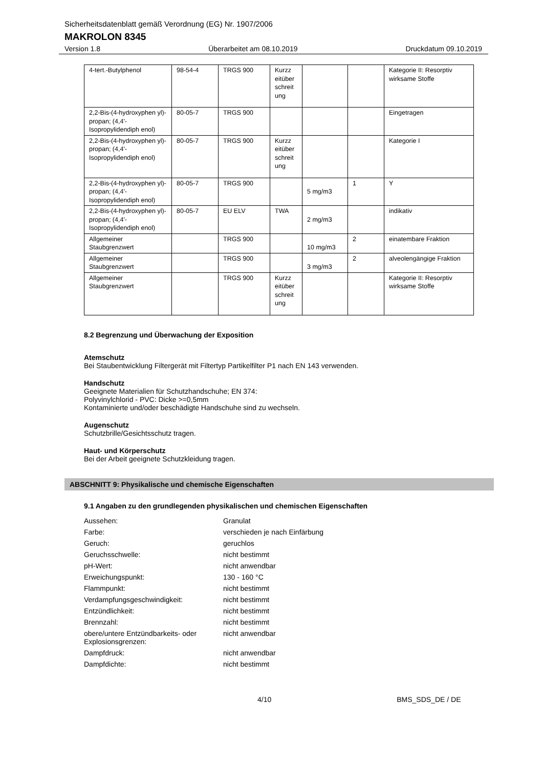Sicherheitsdatenblatt gemäß Verordnung (EG) Nr. 1907/2006
MAKROLON 8345
Version 1.8 Überarbeitet am 08.10.2019 Druckdatum 09.10.2019
| 4-tert.-Butylphenol | 98-54-4 | TRGS 900 | Kurzz eitüber schreit ung | | | Kategorie II: Resorptiv wirksame Stoffe |
| 2,2-Bis-(4-hydroxyphen yl)-propan; (4,4'-Isopropylidendiph enol) | 80-05-7 | TRGS 900 | | | | Eingetragen |
| 2,2-Bis-(4-hydroxyphen yl)-propan; (4,4'-Isopropylidendiph enol) | 80-05-7 | TRGS 900 | Kurzz eitüber schreit ung | | | Kategorie I |
| 2,2-Bis-(4-hydroxyphen yl)-propan; (4,4'-Isopropylidendiph enol) | 80-05-7 | TRGS 900 | | 5 mg/m3 | 1 | Y |
| 2,2-Bis-(4-hydroxyphen yl)-propan; (4,4'-Isopropylidendiph enol) | 80-05-7 | EU ELV | TWA | 2 mg/m3 | | indikativ |
| Allgemeiner Staubgrenzwert | | TRGS 900 | | 10 mg/m3 | 2 | einatembare Fraktion |
| Allgemeiner Staubgrenzwert | | TRGS 900 | | 3 mg/m3 | 2 | alveolengängige Fraktion |
| Allgemeiner Staubgrenzwert | | TRGS 900 | Kurzz eitüber schreit ung | | | Kategorie II: Resorptiv wirksame Stoffe |
8.2 Begrenzung und Überwachung der Exposition
Atemschutz
Bei Staubentwicklung Filtergerät mit Filtertyp Partikelfilter P1 nach EN 143 verwenden.
Handschutz
Geeignete Materialien für Schutzhandschuhe; EN 374:
Polyvinylchlorid - PVC: Dicke >=0,5mm
Kontaminierte und/oder beschädigte Handschuhe sind zu wechseln.
Augenschutz
Schutzbrille/Gesichtsschutz tragen.
Haut- und Körperschutz
Bei der Arbeit geeignete Schutzkleidung tragen.
ABSCHNITT 9: Physikalische und chemische Eigenschaften
9.1 Angaben zu den grundlegenden physikalischen und chemischen Eigenschaften
| Aussehen: | Granulat |
| Farbe: | verschieden je nach Einfärbung |
| Geruch: | geruchlos |
| Geruchsschwelle: | nicht bestimmt |
| pH-Wert: | nicht anwendbar |
| Erweichungspunkt: | 130 - 160 °C |
| Flammpunkt: | nicht bestimmt |
| Verdampfungsgeschwindigkeit: | nicht bestimmt |
| Entzündlichkeit: | nicht bestimmt |
| Brennzahl: | nicht bestimmt |
| obere/untere Entzündbarkeits- oder Explosionsgrenzen: | nicht anwendbar |
| Dampfdruck: | nicht anwendbar |
| Dampfdichte: | nicht bestimmt |
4/10 BMS_SDS_DE / DE